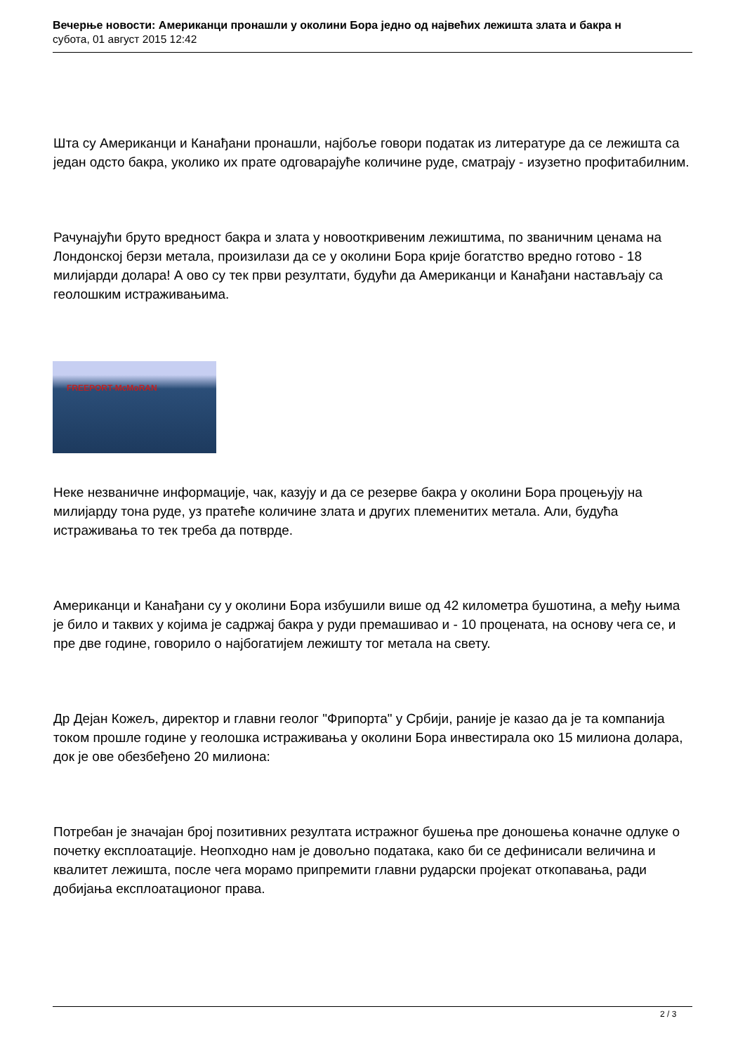Вечерње новости: Американци пронашли у околини Бора једно од највећих лежишта злата и бакра н
субота, 01 август 2015 12:42
Шта су Американци и Канађани пронашли, најбоље говори податак из литературе да се лежишта са један одсто бакра, уколико их прате одговарајуће количине руде, сматрају - изузетно профитабилним.
Рачунајући бруто вредност бакра и злата у новооткривеним лежиштима, по званичним ценама на Лондонској берзи метала, произилази да се у околини Бора крије богатство вредно готово - 18 милијарди долара! А ово су тек први резултати, будући да Американци и Канађани настављају са геолошким истраживањима.
FREEPORT-McMoRAN
Неке незваничне информације, чак, казују и да се резерве бакра у околини Бора процењују на милијарду тона руде, уз пратеће количине злата и других племенитих метала. Али, будућа истраживања то тек треба да потврде.
Американци и Канађани су у околини Бора избушили више од 42 километра бушотина, а међу њима је било и таквих у којима је садржај бакра у руди премашивао и - 10 процената, на основу чега се, и пре две године, говорило о најбогатијем лежишту тог метала на свету.
Др Дејан Кожељ, директор и главни геолог "Фрипорта" у Србији, раније је казао да је та компанија током прошле године у геолошка истраживања у околини Бора инвестирала око 15 милиона долара, док је ове обезбеђено 20 милиона:
Потребан је значајан број позитивних резултата истражног бушења пре доношења коначне одлуке о почетку експлоатације. Неопходно нам је довољно података, како би се дефинисали величина и квалитет лежишта, после чега морамо припремити главни рударски пројекат откопавања, ради добијања експлоатационог права.
2 / 3